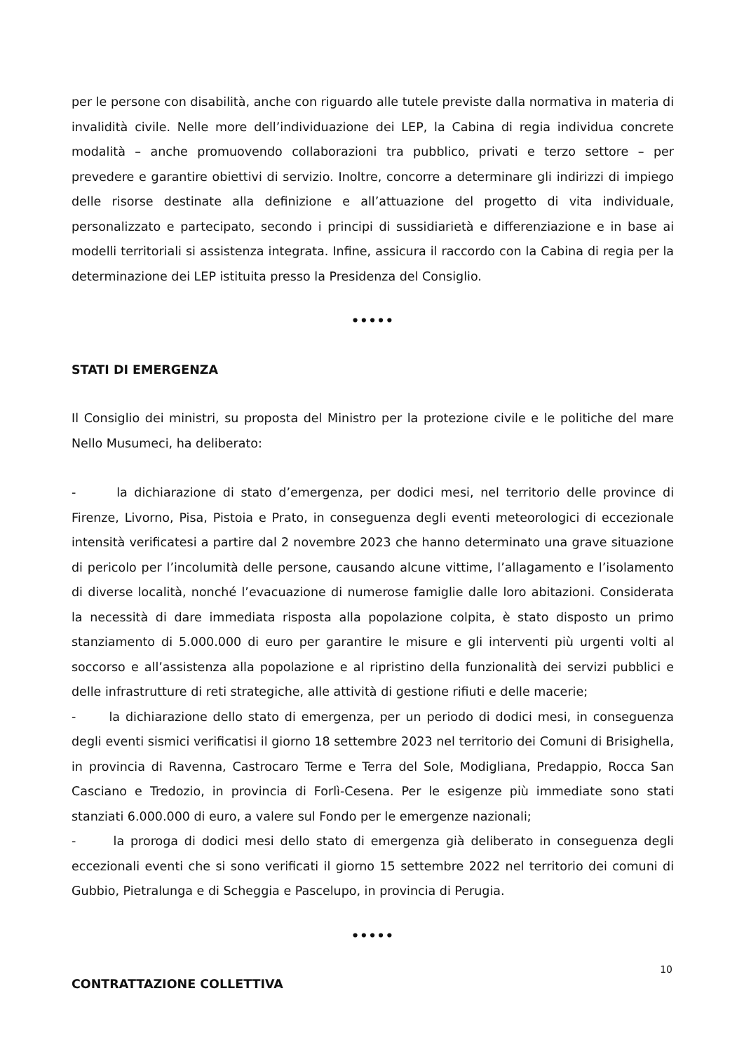per le persone con disabilità, anche con riguardo alle tutele previste dalla normativa in materia di invalidità civile. Nelle more dell’individuazione dei LEP, la Cabina di regia individua concrete modalità – anche promuovendo collaborazioni tra pubblico, privati e terzo settore – per prevedere e garantire obiettivi di servizio. Inoltre, concorre a determinare gli indirizzi di impiego delle risorse destinate alla definizione e all’attuazione del progetto di vita individuale, personalizzato e partecipato, secondo i principi di sussidiarietà e differenziazione e in base ai modelli territoriali si assistenza integrata. Infine, assicura il raccordo con la Cabina di regia per la determinazione dei LEP istituita presso la Presidenza del Consiglio.
•••••
STATI DI EMERGENZA
Il Consiglio dei ministri, su proposta del Ministro per la protezione civile e le politiche del mare Nello Musumeci, ha deliberato:
- la dichiarazione di stato d’emergenza, per dodici mesi, nel territorio delle province di Firenze, Livorno, Pisa, Pistoia e Prato, in conseguenza degli eventi meteorologici di eccezionale intensità verificatesi a partire dal 2 novembre 2023 che hanno determinato una grave situazione di pericolo per l’incolumità delle persone, causando alcune vittime, l’allagamento e l’isolamento di diverse località, nonché l’evacuazione di numerose famiglie dalle loro abitazioni. Considerata la necessità di dare immediata risposta alla popolazione colpita, è stato disposto un primo stanziamento di 5.000.000 di euro per garantire le misure e gli interventi più urgenti volti al soccorso e all’assistenza alla popolazione e al ripristino della funzionalità dei servizi pubblici e delle infrastrutture di reti strategiche, alle attività di gestione rifiuti e delle macerie;
- la dichiarazione dello stato di emergenza, per un periodo di dodici mesi, in conseguenza degli eventi sismici verificatisi il giorno 18 settembre 2023 nel territorio dei Comuni di Brisighella, in provincia di Ravenna, Castrocaro Terme e Terra del Sole, Modigliana, Predappio, Rocca San Casciano e Tredozio, in provincia di Forlì-Cesena. Per le esigenze più immediate sono stati stanziati 6.000.000 di euro, a valere sul Fondo per le emergenze nazionali;
- la proroga di dodici mesi dello stato di emergenza già deliberato in conseguenza degli eccezionali eventi che si sono verificati il giorno 15 settembre 2022 nel territorio dei comuni di Gubbio, Pietralunga e di Scheggia e Pascelupo, in provincia di Perugia.
•••••
CONTRATTAZIONE COLLETTIVA
10